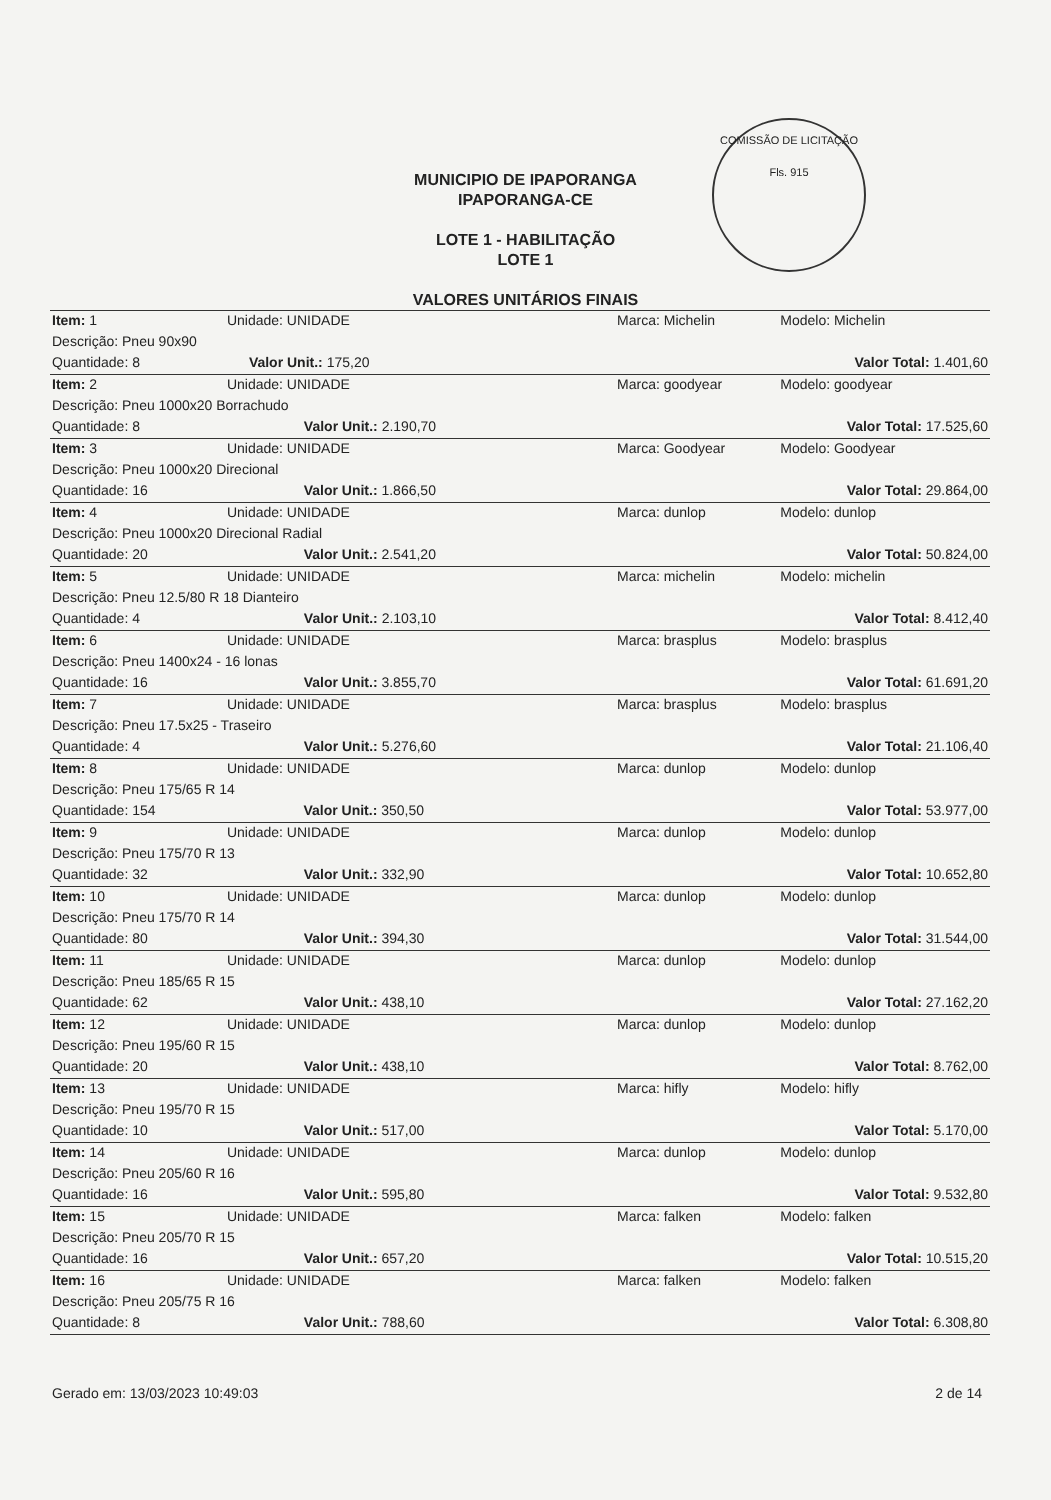COMISSÃO DE LICITAÇÃO
Fls. 915
MUNICIPIO DE IPAPORANGA
IPAPORANGA-CE
LOTE 1 - HABILITAÇÃO
LOTE 1
VALORES UNITÁRIOS FINAIS
| Item: 1 | Unidade: UNIDADE | Marca: Michelin | Modelo: Michelin |
| Descrição: Pneu 90x90 | | | |
| Quantidade: 8 Valor Unit.: 175,20 | | | Valor Total: 1.401,60 |
| Item: 2 | Unidade: UNIDADE | Marca: goodyear | Modelo: goodyear |
| Descrição: Pneu 1000x20 Borrachudo | | | |
| Quantidade: 8 Valor Unit.: 2.190,70 | | | Valor Total: 17.525,60 |
| Item: 3 | Unidade: UNIDADE | Marca: Goodyear | Modelo: Goodyear |
| Descrição: Pneu 1000x20 Direcional | | | |
| Quantidade: 16 Valor Unit.: 1.866,50 | | | Valor Total: 29.864,00 |
| Item: 4 | Unidade: UNIDADE | Marca: dunlop | Modelo: dunlop |
| Descrição: Pneu 1000x20 Direcional Radial | | | |
| Quantidade: 20 Valor Unit.: 2.541,20 | | | Valor Total: 50.824,00 |
| Item: 5 | Unidade: UNIDADE | Marca: michelin | Modelo: michelin |
| Descrição: Pneu 12.5/80 R 18 Dianteiro | | | |
| Quantidade: 4 Valor Unit.: 2.103,10 | | | Valor Total: 8.412,40 |
| Item: 6 | Unidade: UNIDADE | Marca: brasplus | Modelo: brasplus |
| Descrição: Pneu 1400x24 - 16 lonas | | | |
| Quantidade: 16 Valor Unit.: 3.855,70 | | | Valor Total: 61.691,20 |
| Item: 7 | Unidade: UNIDADE | Marca: brasplus | Modelo: brasplus |
| Descrição: Pneu 17.5x25 - Traseiro | | | |
| Quantidade: 4 Valor Unit.: 5.276,60 | | | Valor Total: 21.106,40 |
| Item: 8 | Unidade: UNIDADE | Marca: dunlop | Modelo: dunlop |
| Descrição: Pneu 175/65 R 14 | | | |
| Quantidade: 154 Valor Unit.: 350,50 | | | Valor Total: 53.977,00 |
| Item: 9 | Unidade: UNIDADE | Marca: dunlop | Modelo: dunlop |
| Descrição: Pneu 175/70 R 13 | | | |
| Quantidade: 32 Valor Unit.: 332,90 | | | Valor Total: 10.652,80 |
| Item: 10 | Unidade: UNIDADE | Marca: dunlop | Modelo: dunlop |
| Descrição: Pneu 175/70 R 14 | | | |
| Quantidade: 80 Valor Unit.: 394,30 | | | Valor Total: 31.544,00 |
| Item: 11 | Unidade: UNIDADE | Marca: dunlop | Modelo: dunlop |
| Descrição: Pneu 185/65 R 15 | | | |
| Quantidade: 62 Valor Unit.: 438,10 | | | Valor Total: 27.162,20 |
| Item: 12 | Unidade: UNIDADE | Marca: dunlop | Modelo: dunlop |
| Descrição: Pneu 195/60 R 15 | | | |
| Quantidade: 20 Valor Unit.: 438,10 | | | Valor Total: 8.762,00 |
| Item: 13 | Unidade: UNIDADE | Marca: hifly | Modelo: hifly |
| Descrição: Pneu 195/70 R 15 | | | |
| Quantidade: 10 Valor Unit.: 517,00 | | | Valor Total: 5.170,00 |
| Item: 14 | Unidade: UNIDADE | Marca: dunlop | Modelo: dunlop |
| Descrição: Pneu 205/60 R 16 | | | |
| Quantidade: 16 Valor Unit.: 595,80 | | | Valor Total: 9.532,80 |
| Item: 15 | Unidade: UNIDADE | Marca: falken | Modelo: falken |
| Descrição: Pneu 205/70 R 15 | | | |
| Quantidade: 16 Valor Unit.: 657,20 | | | Valor Total: 10.515,20 |
| Item: 16 | Unidade: UNIDADE | Marca: falken | Modelo: falken |
| Descrição: Pneu 205/75 R 16 | | | |
| Quantidade: 8 Valor Unit.: 788,60 | | | Valor Total: 6.308,80 |
Gerado em: 13/03/2023 10:49:03 2 de 14